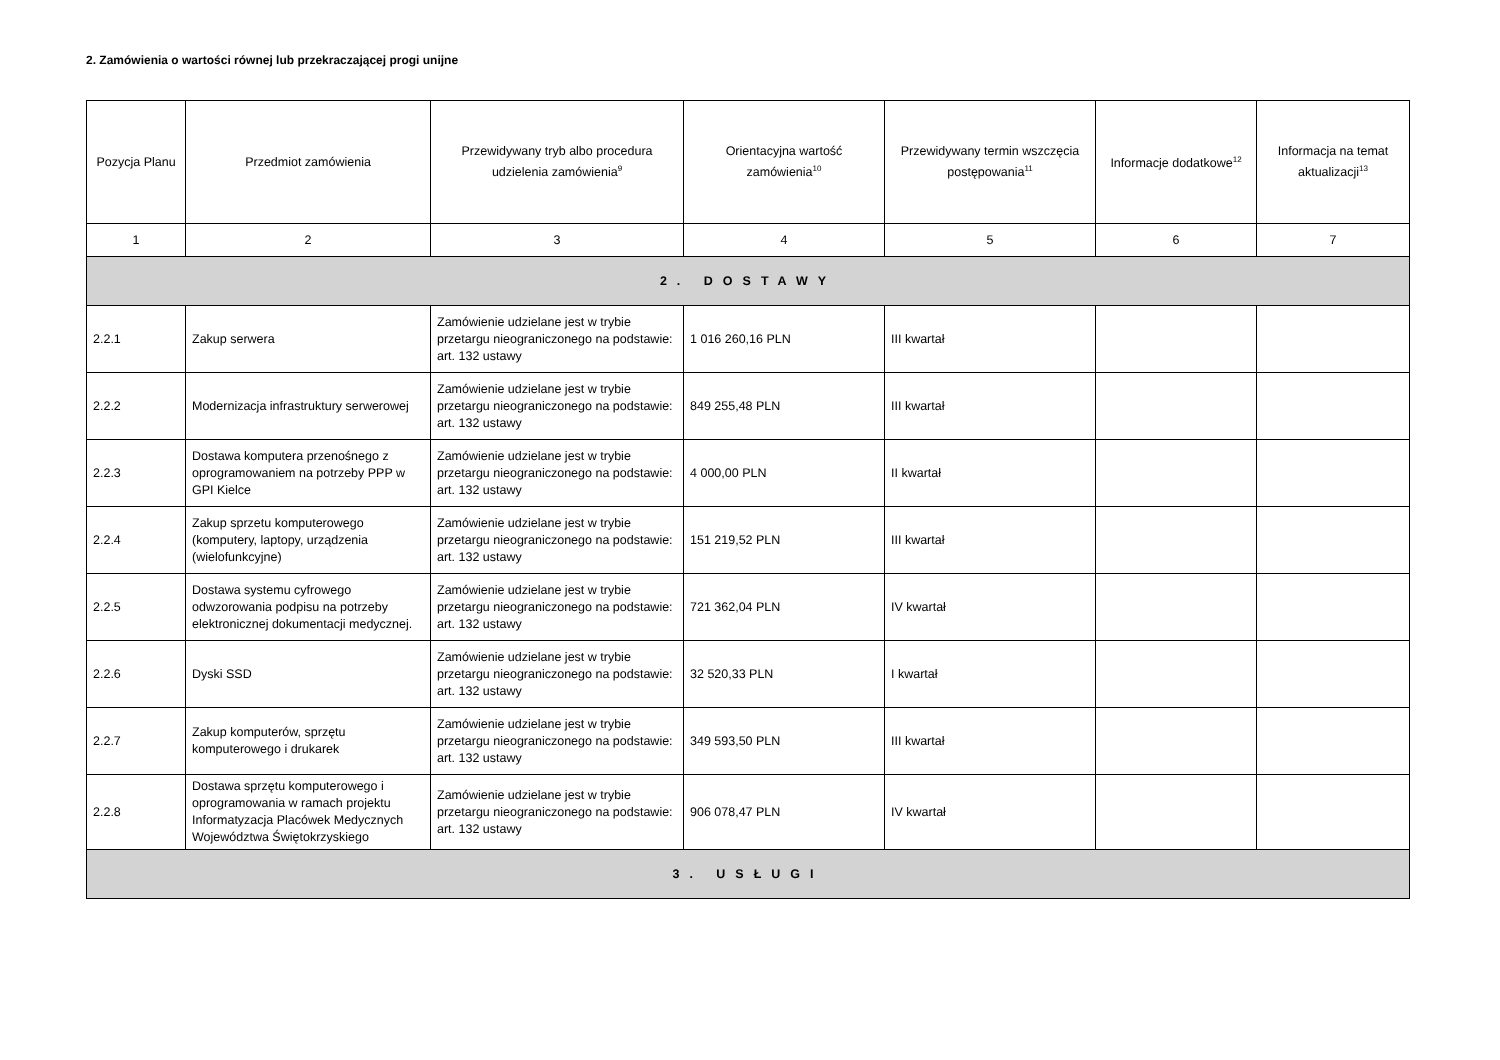2. Zamówienia o wartości równej lub przekraczającej progi unijne
| Pozycja Planu | Przedmiot zamówienia | Przewidywany tryb albo procedura udzielenia zamówienia<sup>9</sup> | Orientacyjna wartość zamówienia<sup>10</sup> | Przewidywany termin wszczęcia postępowania<sup>11</sup> | Informacje dodatkowe<sup>12</sup> | Informacja na temat aktualizacji<sup>13</sup> |
| --- | --- | --- | --- | --- | --- | --- |
| 1 | 2 | 3 | 4 | 5 | 6 | 7 |
| 2. DOSTAWY | | | | | | |
| 2.2.1 | Zakup serwera | Zamówienie udzielane jest w trybie przetargu nieograniczonego na podstawie: art. 132 ustawy | 1 016 260,16 PLN | III kwartał | | |
| 2.2.2 | Modernizacja infrastruktury serwerowej | Zamówienie udzielane jest w trybie przetargu nieograniczonego na podstawie: art. 132 ustawy | 849 255,48 PLN | III kwartał | | |
| 2.2.3 | Dostawa komputera przenośnego z oprogramowaniem na potrzeby PPP w GPI Kielce | Zamówienie udzielane jest w trybie przetargu nieograniczonego na podstawie: art. 132 ustawy | 4 000,00 PLN | II kwartał | | |
| 2.2.4 | Zakup sprzetu komputerowego (komputery, laptopy, urządzenia (wielofunkcyjne) | Zamówienie udzielane jest w trybie przetargu nieograniczonego na podstawie: art. 132 ustawy | 151 219,52 PLN | III kwartał | | |
| 2.2.5 | Dostawa systemu cyfrowego odwzorowania podpisu na potrzeby elektronicznej dokumentacji medycznej. | Zamówienie udzielane jest w trybie przetargu nieograniczonego na podstawie: art. 132 ustawy | 721 362,04 PLN | IV kwartał | | |
| 2.2.6 | Dyski SSD | Zamówienie udzielane jest w trybie przetargu nieograniczonego na podstawie: art. 132 ustawy | 32 520,33 PLN | I kwartał | | |
| 2.2.7 | Zakup komputerów, sprzętu komputerowego i drukarek | Zamówienie udzielane jest w trybie przetargu nieograniczonego na podstawie: art. 132 ustawy | 349 593,50 PLN | III kwartał | | |
| 2.2.8 | Dostawa sprzętu komputerowego i oprogramowania w ramach projektu Informatyzacja Placówek Medycznych Województwa Świętokrzyskiego | Zamówienie udzielane jest w trybie przetargu nieograniczonego na podstawie: art. 132 ustawy | 906 078,47 PLN | IV kwartał | | |
| 3. USŁUGI | | | | | | |